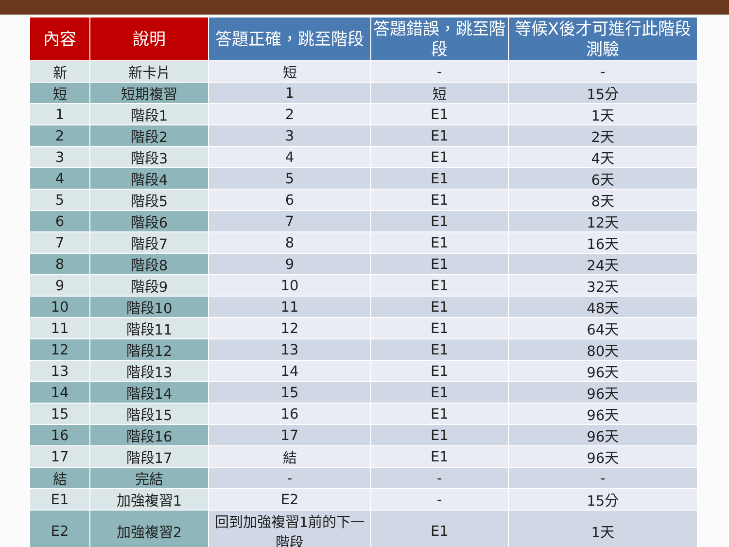| 內容 | 說明 | 答題正確，跳至階段 | 答題錯誤，跳至階段 | 等候X後才可進行此階段測驗 |
| --- | --- | --- | --- | --- |
| 新 | 新卡片 | 短 | - | - |
| 短 | 短期複習 | 1 | 短 | 15分 |
| 1 | 階段1 | 2 | E1 | 1天 |
| 2 | 階段2 | 3 | E1 | 2天 |
| 3 | 階段3 | 4 | E1 | 4天 |
| 4 | 階段4 | 5 | E1 | 6天 |
| 5 | 階段5 | 6 | E1 | 8天 |
| 6 | 階段6 | 7 | E1 | 12天 |
| 7 | 階段7 | 8 | E1 | 16天 |
| 8 | 階段8 | 9 | E1 | 24天 |
| 9 | 階段9 | 10 | E1 | 32天 |
| 10 | 階段10 | 11 | E1 | 48天 |
| 11 | 階段11 | 12 | E1 | 64天 |
| 12 | 階段12 | 13 | E1 | 80天 |
| 13 | 階段13 | 14 | E1 | 96天 |
| 14 | 階段14 | 15 | E1 | 96天 |
| 15 | 階段15 | 16 | E1 | 96天 |
| 16 | 階段16 | 17 | E1 | 96天 |
| 17 | 階段17 | 結 | E1 | 96天 |
| 結 | 完結 | - | - | - |
| E1 | 加強複習1 | E2 | - | 15分 |
| E2 | 加強複習2 | 回到加強複習1前的下一階段 | E1 | 1天 |